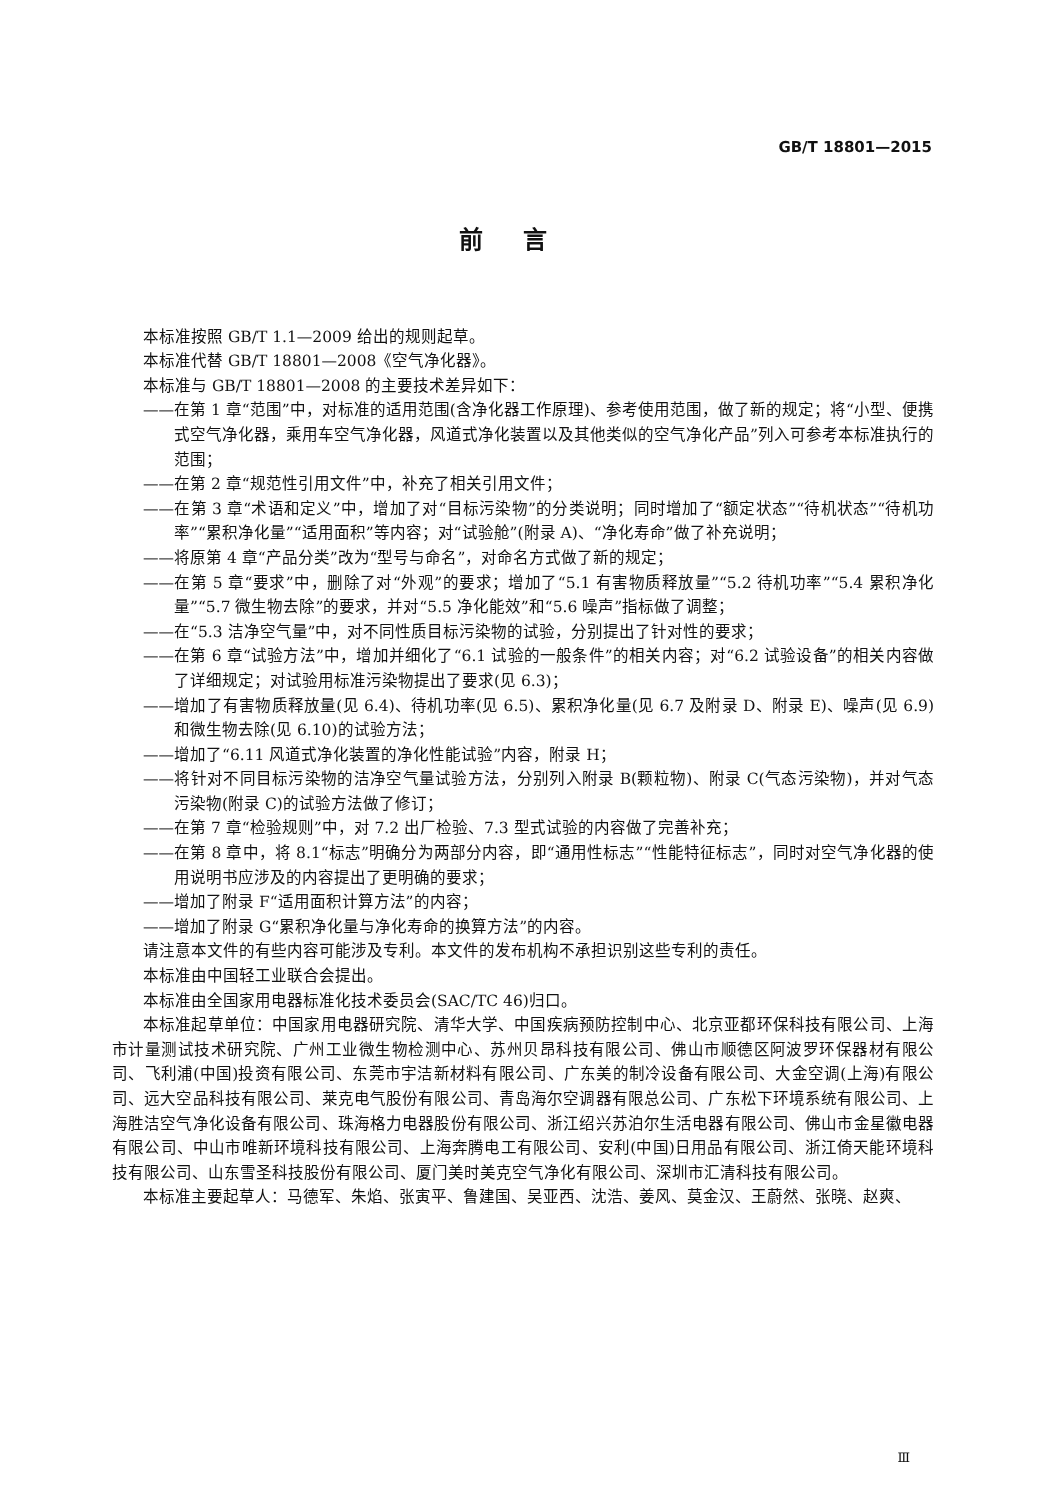GB/T 18801—2015
前言
本标准按照 GB/T 1.1—2009 给出的规则起草。
本标准代替 GB/T 18801—2008《空气净化器》。
本标准与 GB/T 18801—2008 的主要技术差异如下：
——在第 1 章“范围”中，对标准的适用范围(含净化器工作原理)、参考使用范围，做了新的规定；将“小型、便携式空气净化器，乘用车空气净化器，风道式净化装置以及其他类似的空气净化产品”列入可参考本标准执行的范围；
——在第 2 章“规范性引用文件”中，补充了相关引用文件；
——在第 3 章“术语和定义”中，增加了对“目标污染物”的分类说明；同时增加了“额定状态”“待机状态”“待机功率”“累积净化量”“适用面积”等内容；对“试验舱”(附录 A)、“净化寿命”做了补充说明；
——将原第 4 章“产品分类”改为“型号与命名”，对命名方式做了新的规定；
——在第 5 章“要求”中，删除了对“外观”的要求；增加了“5.1 有害物质释放量”“5.2 待机功率”“5.4 累积净化量”“5.7 微生物去除”的要求，并对“5.5 净化能效”和“5.6 噪声”指标做了调整；
——在“5.3 洁净空气量”中，对不同性质目标污染物的试验，分别提出了针对性的要求；
——在第 6 章“试验方法”中，增加并细化了“6.1 试验的一般条件”的相关内容；对“6.2 试验设备”的相关内容做了详细规定；对试验用标准污染物提出了要求(见 6.3)；
——增加了有害物质释放量(见 6.4)、待机功率(见 6.5)、累积净化量(见 6.7 及附录 D、附录 E)、噪声(见 6.9)和微生物去除(见 6.10)的试验方法；
——增加了“6.11 风道式净化装置的净化性能试验”内容，附录 H；
——将针对不同目标污染物的洁净空气量试验方法，分别列入附录 B(颗粒物)、附录 C(气态污染物)，并对气态污染物(附录 C)的试验方法做了修订；
——在第 7 章“检验规则”中，对 7.2 出厂检验、7.3 型式试验的内容做了完善补充；
——在第 8 章中，将 8.1“标志”明确分为两部分内容，即“通用性标志”“性能特征标志”，同时对空气净化器的使用说明书应涉及的内容提出了更明确的要求；
——增加了附录 F“适用面积计算方法”的内容；
——增加了附录 G“累积净化量与净化寿命的换算方法”的内容。
请注意本文件的有些内容可能涉及专利。本文件的发布机构不承担识别这些专利的责任。
本标准由中国轻工业联合会提出。
本标准由全国家用电器标准化技术委员会(SAC/TC 46)归口。
本标准起草单位：中国家用电器研究院、清华大学、中国疾病预防控制中心、北京亚都环保科技有限公司、上海市计量测试技术研究院、广州工业微生物检测中心、苏州贝昂科技有限公司、佛山市顺德区阿波罗环保器材有限公司、飞利浦(中国)投资有限公司、东莞市宇洁新材料有限公司、广东美的制冷设备有限公司、大金空调(上海)有限公司、远大空品科技有限公司、莱克电气股份有限公司、青岛海尔空调器有限总公司、广东松下环境系统有限公司、上海胜洁空气净化设备有限公司、珠海格力电器股份有限公司、浙江绍兴苏泊尔生活电器有限公司、佛山市金星徽电器有限公司、中山市唯新环境科技有限公司、上海奔腾电工有限公司、安利(中国)日用品有限公司、浙江倚天能环境科技有限公司、山东雪圣科技股份有限公司、厦门美时美克空气净化有限公司、深圳市汇清科技有限公司。
本标准主要起草人：马德军、朱焰、张寅平、鲁建国、吴亚西、沈浩、姜风、莫金汉、王蔚然、张晓、赵爽、
Ⅲ